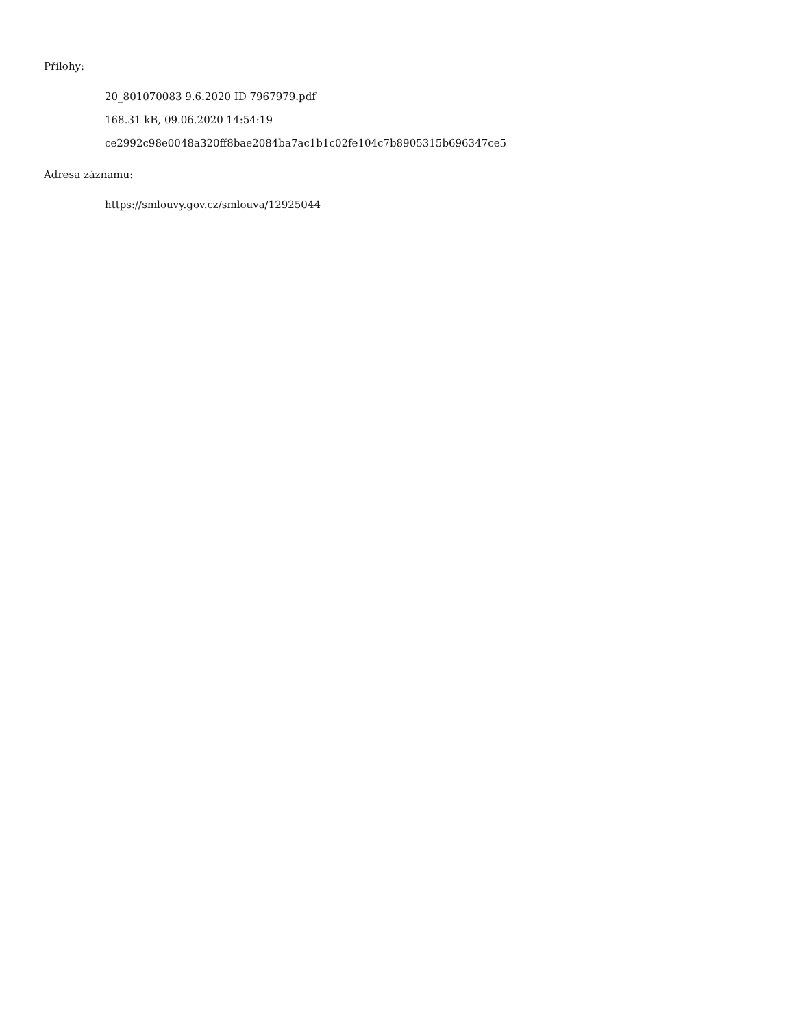Přílohy:
20_801070083 9.6.2020 ID 7967979.pdf
168.31 kB, 09.06.2020 14:54:19
ce2992c98e0048a320ff8bae2084ba7ac1b1c02fe104c7b8905315b696347ce5
Adresa záznamu:
https://smlouvy.gov.cz/smlouva/12925044